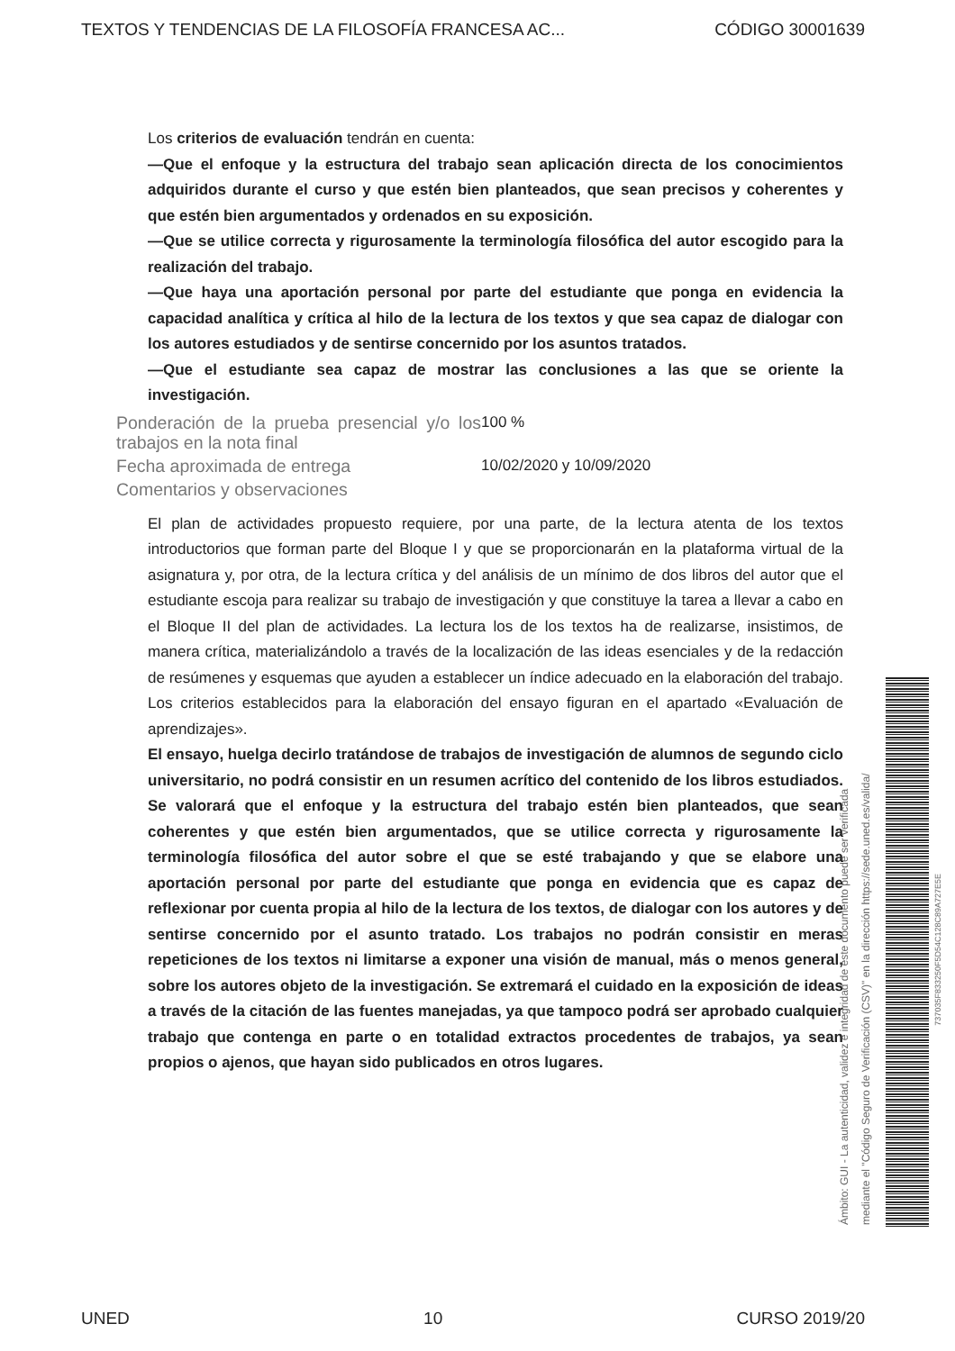TEXTOS Y TENDENCIAS DE LA FILOSOFÍA FRANCESA AC... CÓDIGO 30001639
Los criterios de evaluación tendrán en cuenta:
—Que el enfoque y la estructura del trabajo sean aplicación directa de los conocimientos adquiridos durante el curso y que estén bien planteados, que sean precisos y coherentes y que estén bien argumentados y ordenados en su exposición.
—Que se utilice correcta y rigurosamente la terminología filosófica del autor escogido para la realización del trabajo.
—Que haya una aportación personal por parte del estudiante que ponga en evidencia la capacidad analítica y crítica al hilo de la lectura de los textos y que sea capaz de dialogar con los autores estudiados y de sentirse concernido por los asuntos tratados.
—Que el estudiante sea capaz de mostrar las conclusiones a las que se oriente la investigación.
Ponderación de la prueba presencial y/o los trabajos en la nota final
100 %
Fecha aproximada de entrega 10/02/2020 y 10/09/2020
Comentarios y observaciones
El plan de actividades propuesto requiere, por una parte, de la lectura atenta de los textos introductorios que forman parte del Bloque I y que se proporcionarán en la plataforma virtual de la asignatura y, por otra, de la lectura crítica y del análisis de un mínimo de dos libros del autor que el estudiante escoja para realizar su trabajo de investigación y que constituye la tarea a llevar a cabo en el Bloque II del plan de actividades. La lectura los de los textos ha de realizarse, insistimos, de manera crítica, materializándolo a través de la localización de las ideas esenciales y de la redacción de resúmenes y esquemas que ayuden a establecer un índice adecuado en la elaboración del trabajo. Los criterios establecidos para la elaboración del ensayo figuran en el apartado «Evaluación de aprendizajes».
El ensayo, huelga decirlo tratándose de trabajos de investigación de alumnos de segundo ciclo universitario, no podrá consistir en un resumen acrítico del contenido de los libros estudiados. Se valorará que el enfoque y la estructura del trabajo estén bien planteados, que sean coherentes y que estén bien argumentados, que se utilice correcta y rigurosamente la terminología filosófica del autor sobre el que se esté trabajando y que se elabore una aportación personal por parte del estudiante que ponga en evidencia que es capaz de reflexionar por cuenta propia al hilo de la lectura de los textos, de dialogar con los autores y de sentirse concernido por el asunto tratado. Los trabajos no podrán consistir en meras repeticiones de los textos ni limitarse a exponer una visión de manual, más o menos general, sobre los autores objeto de la investigación. Se extremará el cuidado en la exposición de ideas a través de la citación de las fuentes manejadas, ya que tampoco podrá ser aprobado cualquier trabajo que contenga en parte o en totalidad extractos procedentes de trabajos, ya sean propios o ajenos, que hayan sido publicados en otros lugares.
Ámbito: GUI - La autenticidad, validez e integridad de este documento puede ser verificada
mediante el "Código Seguro de Verificación (CSV)" en la dirección https://sede.uned.es/valida/
737035F833250F5D54C128C89A727E5E
UNED 10 CURSO 2019/20